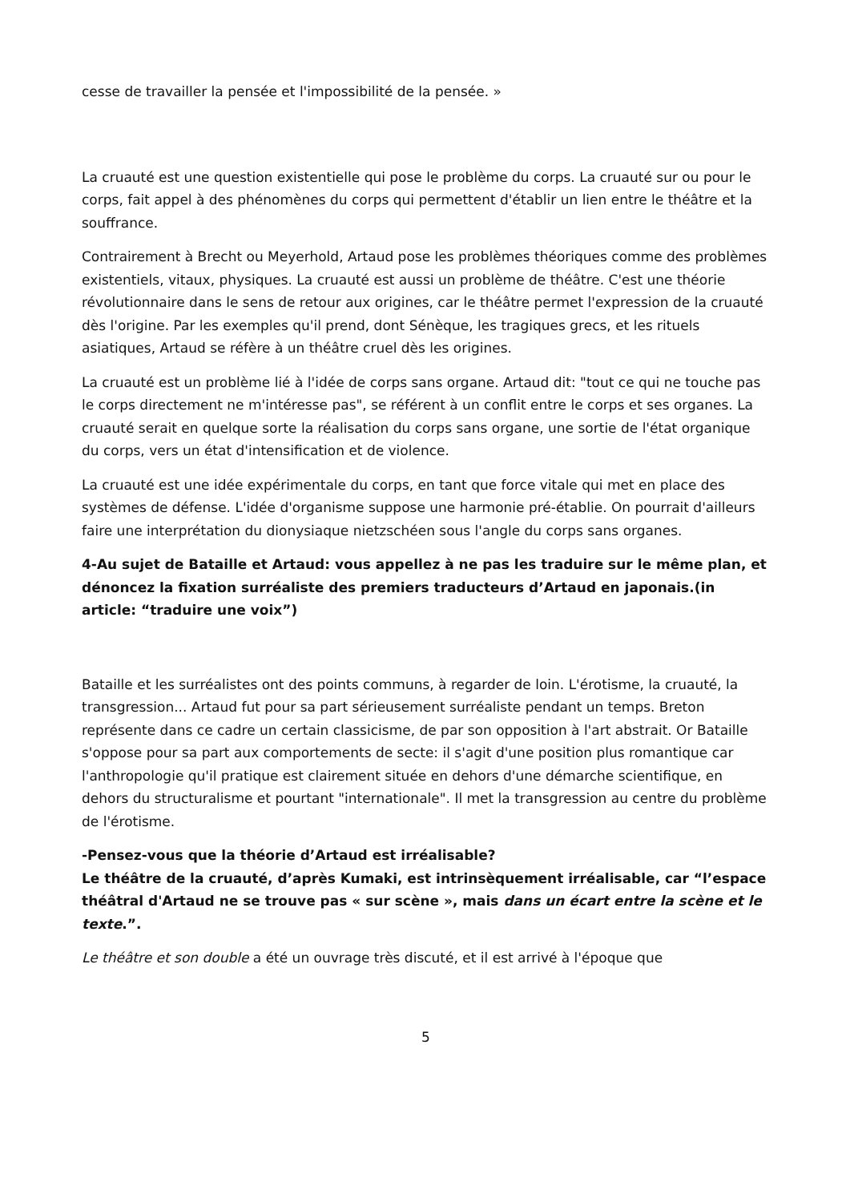cesse de travailler la pensée et l'impossibilité de la pensée. »
La cruauté est une question existentielle qui pose le problème du corps. La cruauté sur ou pour le corps, fait appel à des phénomènes du corps qui permettent d'établir un lien entre le théâtre et la souffrance.
Contrairement à Brecht ou Meyerhold, Artaud pose les problèmes théoriques comme des problèmes existentiels, vitaux, physiques. La cruauté est aussi un problème de théâtre. C'est une théorie révolutionnaire dans le sens de retour aux origines, car le théâtre permet l'expression de la cruauté dès l'origine. Par les exemples qu'il prend, dont Sénèque, les tragiques grecs, et les rituels asiatiques, Artaud se réfère à un théâtre cruel dès les origines.
La cruauté est un problème lié à l'idée de corps sans organe. Artaud dit: "tout ce qui ne touche pas le corps directement ne m'intéresse pas", se référent à un conflit entre le corps et ses organes. La cruauté serait en quelque sorte la réalisation du corps sans organe, une sortie de l'état organique du corps, vers un état d'intensification et de violence.
La cruauté est une idée expérimentale du corps, en tant que force vitale qui met en place des systèmes de défense. L'idée d'organisme suppose une harmonie pré-établie. On pourrait d'ailleurs faire une interprétation du dionysiaque nietzschéen sous l'angle du corps sans organes.
4-Au sujet de Bataille et Artaud: vous appellez à ne pas les traduire sur le même plan, et dénoncez la fixation surréaliste des premiers traducteurs d’Artaud en japonais.(in article: “traduire une voix”)
Bataille et les surréalistes ont des points communs, à regarder de loin. L'érotisme, la cruauté, la transgression... Artaud fut pour sa part sérieusement surréaliste pendant un temps. Breton représente dans ce cadre un certain classicisme, de par son opposition à l'art abstrait. Or Bataille s'oppose pour sa part aux comportements de secte: il s'agit d'une position plus romantique car l'anthropologie qu'il pratique est clairement située en dehors d'une démarche scientifique, en dehors du structuralisme et pourtant "internationale". Il met la transgression au centre du problème de l'érotisme.
-Pensez-vous que la théorie d’Artaud est irréalisable?
Le théâtre de la cruauté, d’après Kumaki, est intrinsèquement irréalisable, car “l’espace théâtral d'Artaud ne se trouve pas « sur scène », mais dans un écart entre la scène et le texte.”.
Le théâtre et son double a été un ouvrage très discuté, et il est arrivé à l'époque que
5